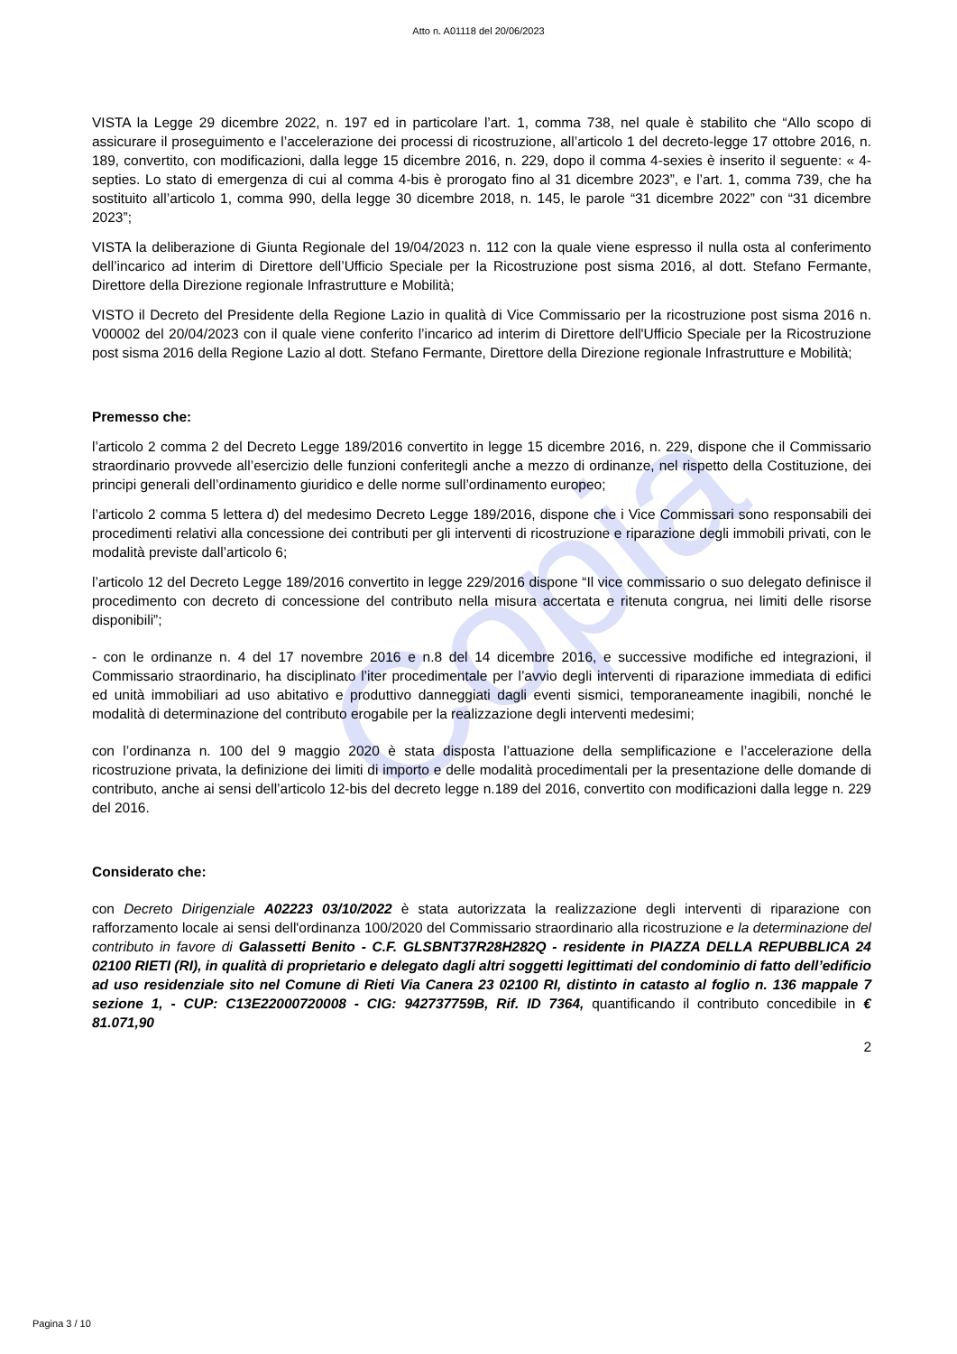Copia
Atto n. A01118 del 20/06/2023
VISTA la Legge 29 dicembre 2022, n. 197 ed in particolare l’art. 1, comma 738, nel quale è stabilito che “Allo scopo di assicurare il proseguimento e l’accelerazione dei processi di ricostruzione, all’articolo 1 del decreto-legge 17 ottobre 2016, n. 189, convertito, con modificazioni, dalla legge 15 dicembre 2016, n. 229, dopo il comma 4-sexies è inserito il seguente: « 4-septies. Lo stato di emergenza di cui al comma 4-bis è prorogato fino al 31 dicembre 2023”, e l’art. 1, comma 739, che ha sostituito all’articolo 1, comma 990, della legge 30 dicembre 2018, n. 145, le parole “31 dicembre 2022” con “31 dicembre 2023”;
VISTA la deliberazione di Giunta Regionale del 19/04/2023 n. 112 con la quale viene espresso il nulla osta al conferimento dell’incarico ad interim di Direttore dell’Ufficio Speciale per la Ricostruzione post sisma 2016, al dott. Stefano Fermante, Direttore della Direzione regionale Infrastrutture e Mobilità;
VISTO il Decreto del Presidente della Regione Lazio in qualità di Vice Commissario per la ricostruzione post sisma 2016 n. V00002 del 20/04/2023 con il quale viene conferito l’incarico ad interim di Direttore dell'Ufficio Speciale per la Ricostruzione post sisma 2016 della Regione Lazio al dott. Stefano Fermante, Direttore della Direzione regionale Infrastrutture e Mobilità;
Premesso che:
l’articolo 2 comma 2 del Decreto Legge 189/2016 convertito in legge 15 dicembre 2016, n. 229, dispone che il Commissario straordinario provvede all’esercizio delle funzioni conferitegli anche a mezzo di ordinanze, nel rispetto della Costituzione, dei principi generali dell’ordinamento giuridico e delle norme sull’ordinamento europeo;
l’articolo 2 comma 5 lettera d) del medesimo Decreto Legge 189/2016, dispone che i Vice Commissari sono responsabili dei procedimenti relativi alla concessione dei contributi per gli interventi di ricostruzione e riparazione degli immobili privati, con le modalità previste dall’articolo 6;
l’articolo 12 del Decreto Legge 189/2016 convertito in legge 229/2016 dispone “Il vice commissario o suo delegato definisce il procedimento con decreto di concessione del contributo nella misura accertata e ritenuta congrua, nei limiti delle risorse disponibili”;
- con le ordinanze n. 4 del 17 novembre 2016 e n.8 del 14 dicembre 2016, e successive modifiche ed integrazioni, il Commissario straordinario, ha disciplinato l’iter procedimentale per l’avvio degli interventi di riparazione immediata di edifici ed unità immobiliari ad uso abitativo e produttivo danneggiati dagli eventi sismici, temporaneamente inagibili, nonché le modalità di determinazione del contributo erogabile per la realizzazione degli interventi medesimi;
con l’ordinanza n. 100 del 9 maggio 2020 è stata disposta l’attuazione della semplificazione e l’accelerazione della ricostruzione privata, la definizione dei limiti di importo e delle modalità procedimentali per la presentazione delle domande di contributo, anche ai sensi dell’articolo 12-bis del decreto legge n.189 del 2016, convertito con modificazioni dalla legge n. 229 del 2016.
Considerato che:
con Decreto Dirigenziale A02223 03/10/2022 è stata autorizzata la realizzazione degli interventi di riparazione con rafforzamento locale ai sensi dell'ordinanza 100/2020 del Commissario straordinario alla ricostruzione e la determinazione del contributo in favore di Galassetti Benito - C.F. GLSBNT37R28H282Q - residente in PIAZZA DELLA REPUBBLICA 24 02100 RIETI (RI), in qualità di proprietario e delegato dagli altri soggetti legittimati del condominio di fatto dell’edificio ad uso residenziale sito nel Comune di Rieti Via Canera 23 02100 RI, distinto in catasto al foglio n. 136 mappale 7 sezione 1, - CUP: C13E22000720008 - CIG: 942737759B, Rif. ID 7364, quantificando il contributo concedibile in € 81.071,90
2
Pagina 3 / 10